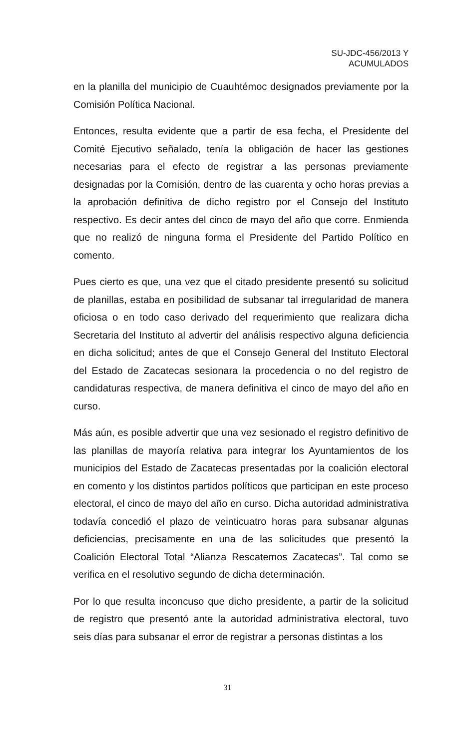SU-JDC-456/2013 Y
ACUMULADOS
en la planilla del municipio de Cuauhtémoc designados previamente por la Comisión Política Nacional.
Entonces, resulta evidente que a partir de esa fecha, el Presidente del Comité Ejecutivo señalado, tenía la obligación de hacer las gestiones necesarias para el efecto de registrar a las personas previamente designadas por la Comisión, dentro de las cuarenta y ocho horas previas a la aprobación definitiva de dicho registro por el Consejo del Instituto respectivo. Es decir antes del cinco de mayo del año que corre. Enmienda que no realizó de ninguna forma el Presidente del Partido Político en comento.
Pues cierto es que, una vez que el citado presidente presentó su solicitud de planillas, estaba en posibilidad de subsanar tal irregularidad de manera oficiosa o en todo caso derivado del requerimiento que realizara dicha Secretaria del Instituto al advertir del análisis respectivo alguna deficiencia en dicha solicitud; antes de que el Consejo General del Instituto Electoral del Estado de Zacatecas sesionara la procedencia o no del registro de candidaturas respectiva, de manera definitiva el cinco de mayo del año en curso.
Más aún, es posible advertir que una vez sesionado el registro definitivo de las planillas de mayoría relativa para integrar los Ayuntamientos de los municipios del Estado de Zacatecas presentadas por la coalición electoral en comento y los distintos partidos políticos que participan en este proceso electoral, el cinco de mayo del año en curso. Dicha autoridad administrativa todavía concedió el plazo de veinticuatro horas para subsanar algunas deficiencias, precisamente en una de las solicitudes que presentó la Coalición Electoral Total “Alianza Rescatemos Zacatecas”. Tal como se verifica en el resolutivo segundo de dicha determinación.
Por lo que resulta inconcuso que dicho presidente, a partir de la solicitud de registro que presentó ante la autoridad administrativa electoral, tuvo seis días para subsanar el error de registrar a personas distintas a los
31